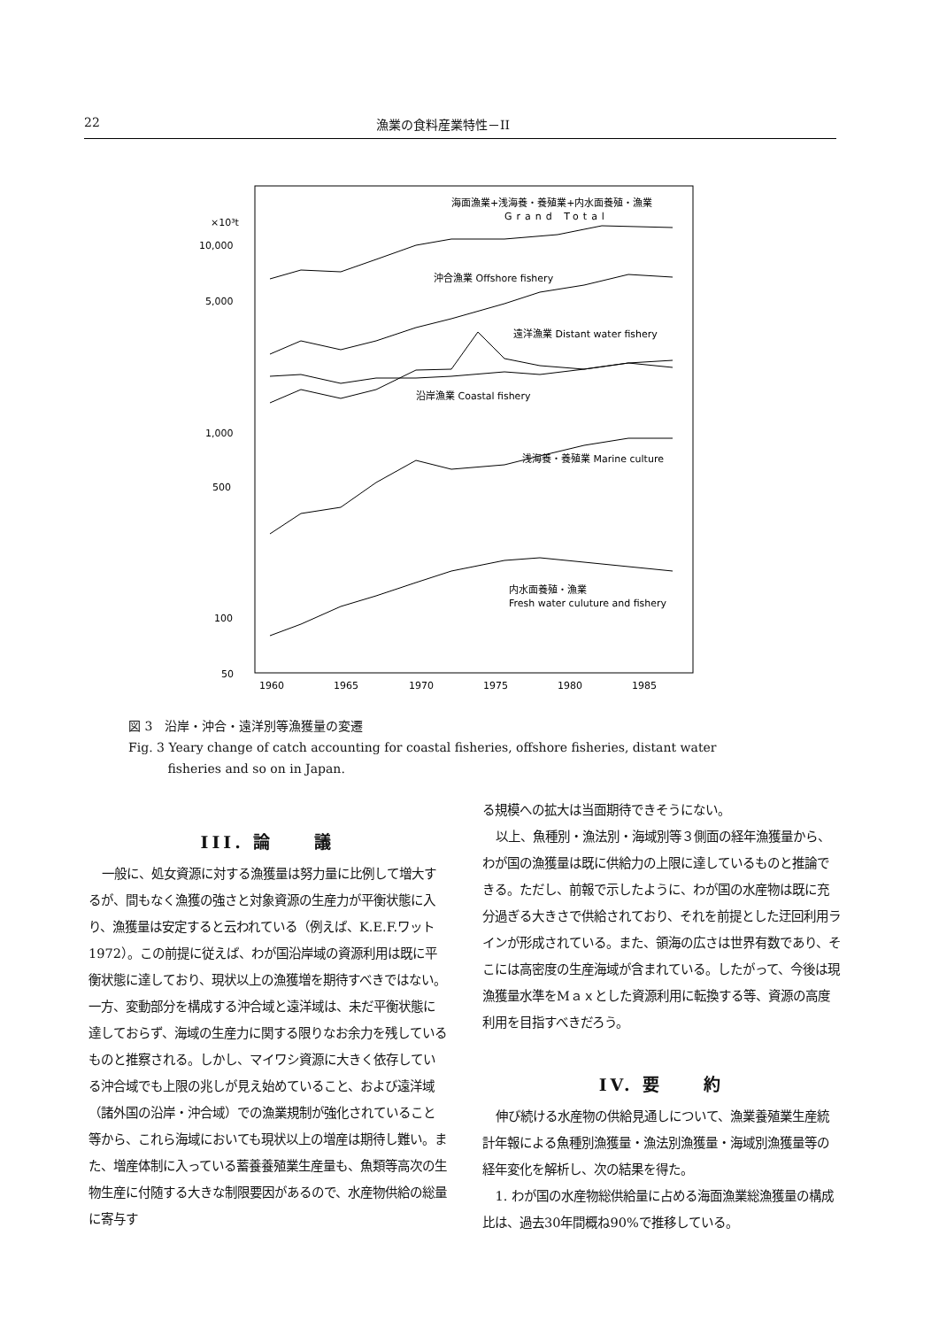22 漁業の食料産業特性－II
×10³t
10,000
5,000
1,000
500
100
50
1960
1965
1970
1975
1980
1985
海面漁業+浅海養・養殖業+内水面養殖・漁業
Grand Total
沖合漁業 Offshore fishery
遠洋漁業 Distant water fishery
沿岸漁業 Coastal fishery
浅海養・養殖業 Marine culture
内水面養殖・漁業
Fresh water culuture and fishery
図 3　沿岸・沖合・遠洋別等漁獲量の変遷
Fig. 3 Yeary change of catch accounting for coastal fisheries, offshore fisheries, distant water
fisheries and so on in Japan.
III. 論　　議
一般に、処女資源に対する漁獲量は努力量に比例して増大するが、間もなく漁獲の強さと対象資源の生産力が平衡状態に入り、漁獲量は安定すると云われている（例えば、K.E.F.ワット 1972）。この前提に従えば、わが国沿岸域の資源利用は既に平衡状態に達しており、現状以上の漁獲増を期待すべきではない。一方、変動部分を構成する沖合域と遠洋域は、未だ平衡状態に達しておらず、海域の生産力に関する限りなお余力を残しているものと推察される。しかし、マイワシ資源に大きく依存している沖合域でも上限の兆しが見え始めていること、および遠洋域（諸外国の沿岸・沖合域）での漁業規制が強化されていること等から、これら海域においても現状以上の増産は期待し難い。また、増産体制に入っている蓄養養殖業生産量も、魚類等高次の生物生産に付随する大きな制限要因があるので、水産物供給の総量に寄与す
る規模への拡大は当面期待できそうにない。
以上、魚種別・漁法別・海域別等３側面の経年漁獲量から、わが国の漁獲量は既に供給力の上限に達しているものと推論できる。ただし、前報で示したように、わが国の水産物は既に充分過ぎる大きさで供給されており、それを前提とした迂回利用ラインが形成されている。また、領海の広さは世界有数であり、そこには高密度の生産海域が含まれている。したがって、今後は現漁獲量水準をMａｘとした資源利用に転換する等、資源の高度利用を目指すべきだろう。
IV. 要　　約
伸び続ける水産物の供給見通しについて、漁業養殖業生産統計年報による魚種別漁獲量・漁法別漁獲量・海域別漁獲量等の経年変化を解析し、次の結果を得た。
1. わが国の水産物総供給量に占める海面漁業総漁獲量の構成比は、過去30年間概ね90%で推移している。